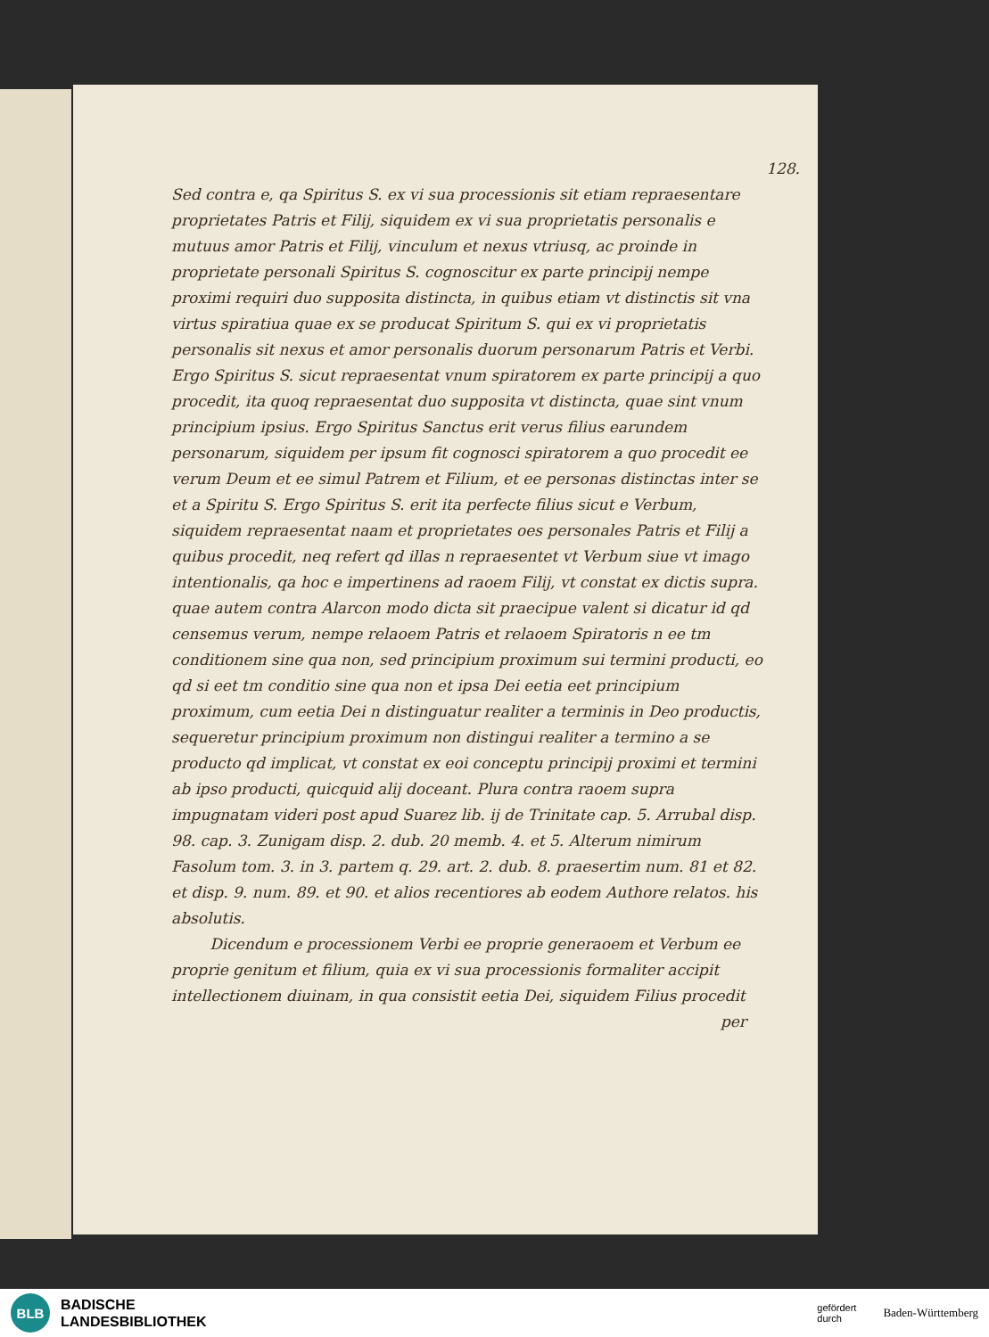128.
Sed contra e, qa Spiritus S. ex vi sua processionis sit etiam repraesentare proprietates Patris et Filij, siquidem ex vi sua proprietatis personalis e mutuus amor Patris et Filij, vinculum et nexus vtriusq, ac proinde in proprietate personali Spiritus S. cognoscitur ex parte principij nempe proximi requiri duo supposita distincta, in quibus etiam vt distinctis sit vna virtus spiratiua quae ex se producat Spiritum S. qui ex vi proprietatis personalis sit nexus et amor personalis duorum personarum Patris et Verbi. Ergo Spiritus S. sicut repraesentat vnum spiratorem ex parte principij a quo procedit, ita quoq repraesentat duo supposita vt distincta, quae sint vnum principium ipsius. Ergo Spiritus Sanctus erit verus filius earundem personarum, siquidem per ipsum fit cognosci spiratorem a quo procedit ee verum Deum et ee simul Patrem et Filium, et ee personas distinctas inter se et a Spiritu S. Ergo Spiritus S. erit ita perfecte filius sicut e Verbum, siquidem repraesentat naam et proprietates oes personales Patris et Filij a quibus procedit, neq refert qd illas n repraesentet vt Verbum siue vt imago intentionalis, qa hoc e impertinens ad raoem Filij, vt constat ex dictis supra. quae autem contra Alarcon modo dicta sit praecipue valent si dicatur id qd censemus verum, nempe relaoem Patris et relaoem Spiratoris n ee tm conditionem sine qua non, sed principium proximum sui termini producti, eo qd si eet tm conditio sine qua non et ipsa Dei eetia eet principium proximum, cum eetia Dei n distinguatur realiter a terminis in Deo productis, sequeretur principium proximum non distingui realiter a termino a se producto qd implicat, vt constat ex eoi conceptu principij proximi et termini ab ipso producti, quicquid alij doceant. Plura contra raoem supra impugnatam videri post apud Suarez lib. ij de Trinitate cap. 5. Arrubal disp. 98. cap. 3. Zunigam disp. 2. dub. 20 memb. 4. et 5. Alterum nimirum Fasolum tom. 3. in 3. partem q. 29. art. 2. dub. 8. praesertim num. 81 et 82. et disp. 9. num. 89. et 90. et alios recentiores ab eodem Authore relatos. his absolutis.
Dicendum e processionem Verbi ee proprie generaoem et Verbum ee proprie genitum et filium, quia ex vi sua processionis formaliter accipit intellectionem diuinam, in qua consistit eetia Dei, siquidem Filius procedit
per
BLB
BADISCHE
LANDESBIBLIOTHEK
gefördert
durch Baden-Württemberg